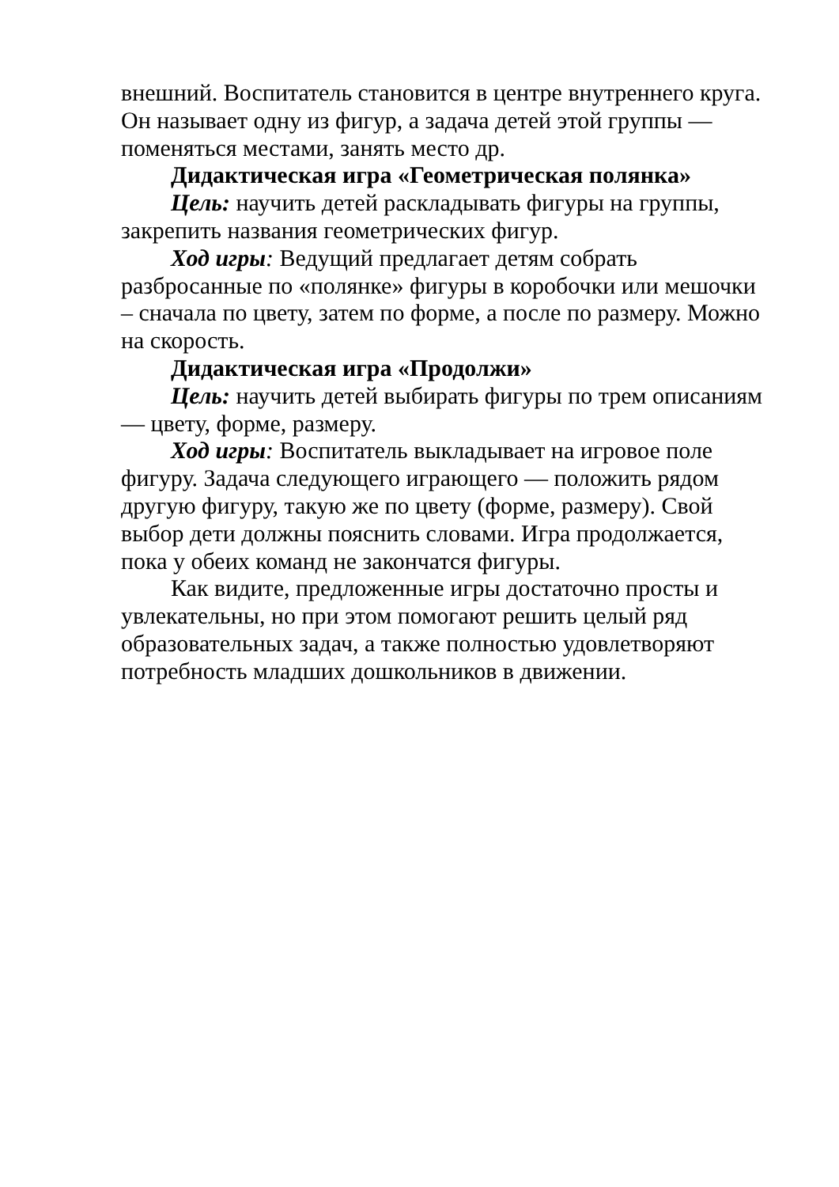внешний. Воспитатель становится в центре внутреннего круга. Он называет одну из фигур, а задача детей этой группы — поменяться местами, занять место др.
Дидактическая игра «Геометрическая полянка»
Цель: научить детей раскладывать фигуры на группы, закрепить названия геометрических фигур.
Ход игры: Ведущий предлагает детям собрать разбросанные по «полянке» фигуры в коробочки или мешочки – сначала по цвету, затем по форме, а после по размеру. Можно на скорость.
Дидактическая игра «Продолжи»
Цель: научить детей выбирать фигуры по трем описаниям — цвету, форме, размеру.
Ход игры: Воспитатель выкладывает на игровое поле фигуру. Задача следующего играющего — положить рядом другую фигуру, такую же по цвету (форме, размеру). Свой выбор дети должны пояснить словами. Игра продолжается, пока у обеих команд не закончатся фигуры.
Как видите, предложенные игры достаточно просты и увлекательны, но при этом помогают решить целый ряд образовательных задач, а также полностью удовлетворяют потребность младших дошкольников в движении.